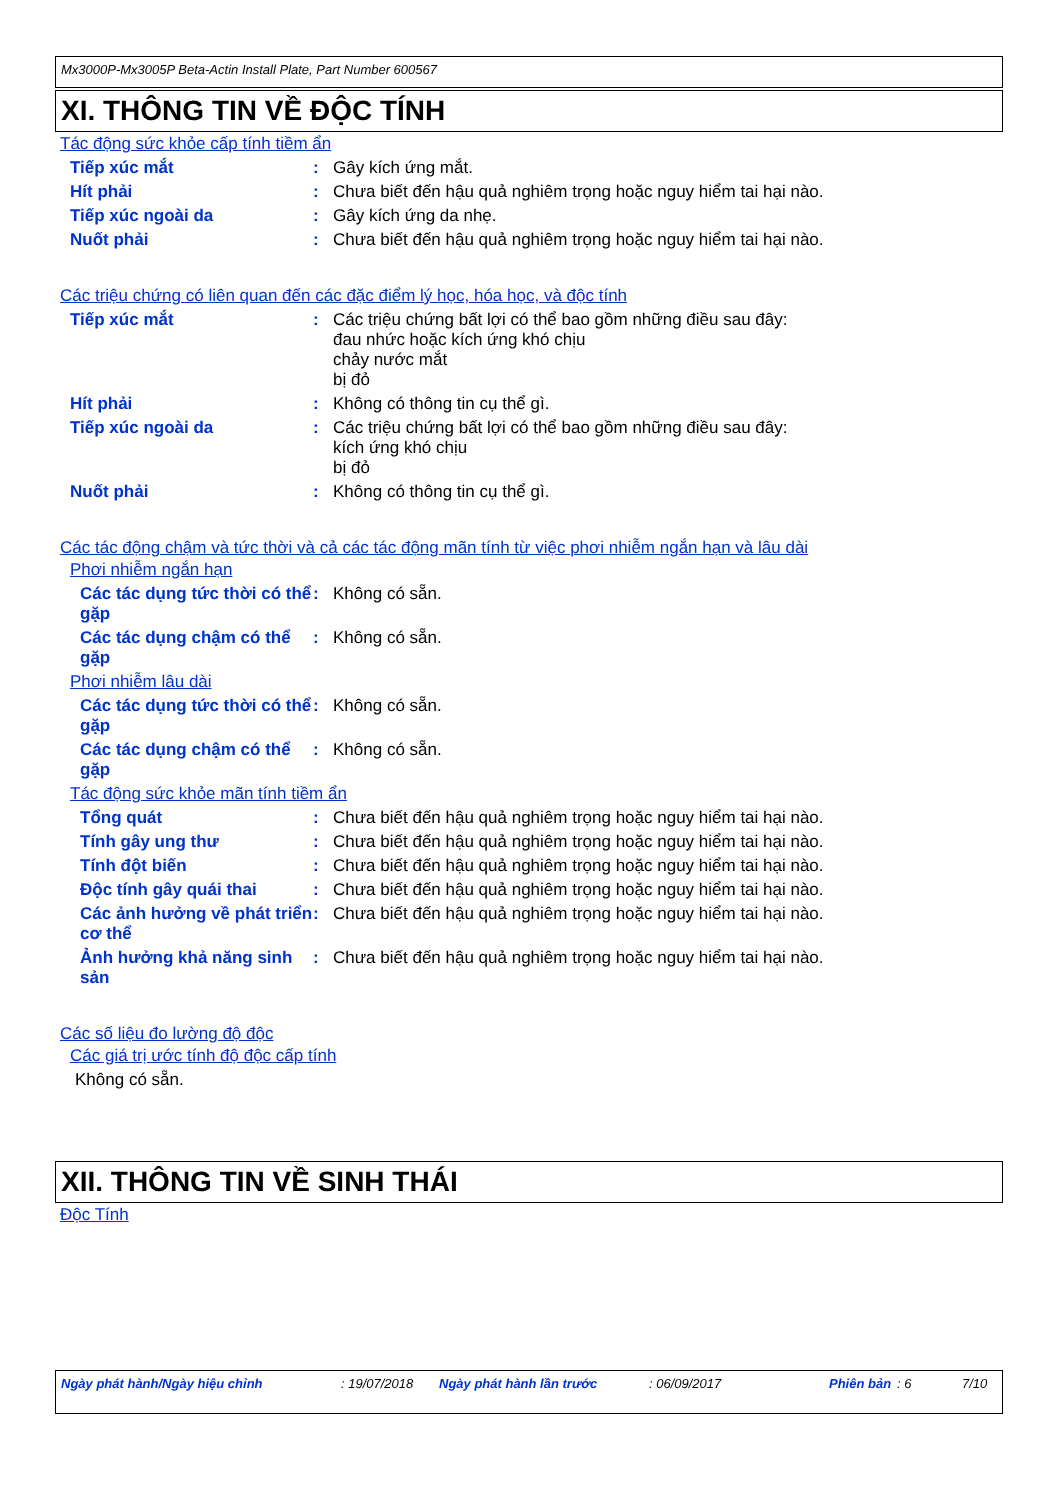Mx3000P-Mx3005P Beta-Actin Install Plate, Part Number 600567
XI. THÔNG TIN VỀ ĐỘC TÍNH
Tác động sức khỏe cấp tính tiềm ẩn
Tiếp xúc mắt :
Gây kích ứng mắt.
Hít phải :
Chưa biết đến hậu quả nghiêm trọng hoặc nguy hiểm tai hại nào.
Tiếp xúc ngoài da :
Gây kích ứng da nhẹ.
Nuốt phải :
Chưa biết đến hậu quả nghiêm trọng hoặc nguy hiểm tai hại nào.
Các triệu chứng có liên quan đến các đặc điểm lý học, hóa học, và độc tính
Tiếp xúc mắt :
Các triệu chứng bất lợi có thể bao gồm những điều sau đây:
đau nhức hoặc kích ứng khó chịu
chảy nước mắt
bị đỏ
Hít phải :
Không có thông tin cụ thể gì.
Tiếp xúc ngoài da :
Các triệu chứng bất lợi có thể bao gồm những điều sau đây:
kích ứng khó chịu
bị đỏ
Nuốt phải :
Không có thông tin cụ thể gì.
Các tác động chậm và tức thời và cả các tác động mãn tính từ việc phơi nhiễm ngắn hạn và lâu dài
Phơi nhiễm ngắn hạn
Các tác dụng tức thời có thể gặp
:
Không có sẵn.
Các tác dụng chậm có thể gặp
:
Không có sẵn.
Phơi nhiễm lâu dài
Các tác dụng tức thời có thể gặp
:
Không có sẵn.
Các tác dụng chậm có thể gặp
:
Không có sẵn.
Tác động sức khỏe mãn tính tiềm ẩn
Tổng quát :
Chưa biết đến hậu quả nghiêm trọng hoặc nguy hiểm tai hại nào.
Tính gây ung thư :
Chưa biết đến hậu quả nghiêm trọng hoặc nguy hiểm tai hại nào.
Tính đột biến :
Chưa biết đến hậu quả nghiêm trọng hoặc nguy hiểm tai hại nào.
Độc tính gây quái thai :
Chưa biết đến hậu quả nghiêm trọng hoặc nguy hiểm tai hại nào.
Các ảnh hưởng về phát triển cơ thể
:
Chưa biết đến hậu quả nghiêm trọng hoặc nguy hiểm tai hại nào.
Ảnh hưởng khả năng sinh sản
:
Chưa biết đến hậu quả nghiêm trọng hoặc nguy hiểm tai hại nào.
Các số liệu đo lường độ độc
Các giá trị ước tính độ độc cấp tính
Không có sẵn.
XII. THÔNG TIN VỀ SINH THÁI
Độc Tính
Ngày phát hành/Ngày hiệu chỉnh: 19/07/2018 Ngày phát hành lần trước: 06/09/2017 Phiên bản: 6 7/10